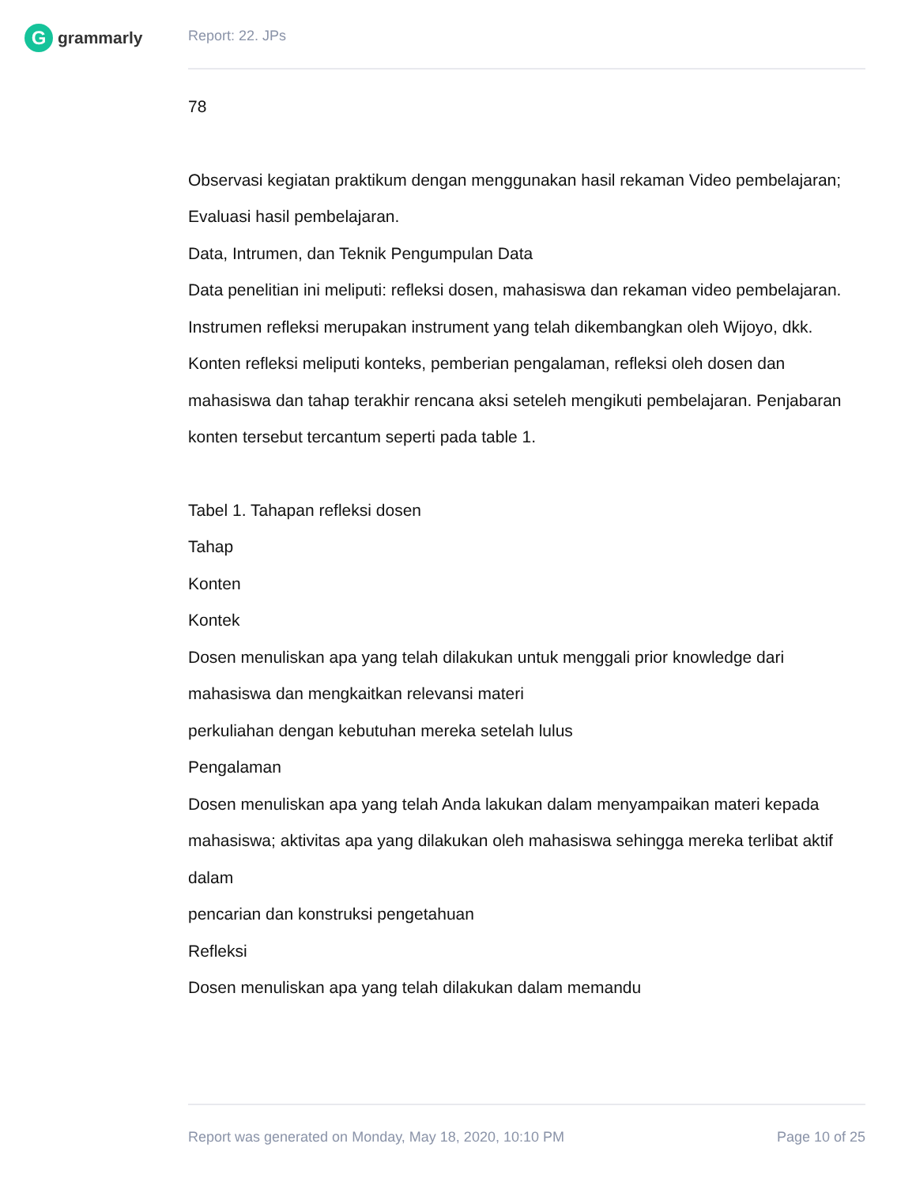G
grammarly
Report: 22. JPs
78
Observasi kegiatan praktikum dengan menggunakan hasil rekaman Video pembelajaran;
Evaluasi hasil pembelajaran.
Data, Intrumen, dan Teknik Pengumpulan Data
Data penelitian ini meliputi: refleksi dosen, mahasiswa dan rekaman video pembelajaran. Instrumen refleksi merupakan instrument yang telah dikembangkan oleh Wijoyo, dkk. Konten refleksi meliputi konteks, pemberian pengalaman, refleksi oleh dosen dan mahasiswa dan tahap terakhir rencana aksi seteleh mengikuti pembelajaran. Penjabaran konten tersebut tercantum seperti pada table 1.
Tabel 1. Tahapan refleksi dosen
Tahap
Konten
Kontek
Dosen menuliskan apa yang telah dilakukan untuk menggali prior knowledge dari mahasiswa dan mengkaitkan relevansi materi
perkuliahan dengan kebutuhan mereka setelah lulus
Pengalaman
Dosen menuliskan apa yang telah Anda lakukan dalam menyampaikan materi kepada mahasiswa; aktivitas apa yang dilakukan oleh mahasiswa sehingga mereka terlibat aktif dalam
pencarian dan konstruksi pengetahuan
Refleksi
Dosen menuliskan apa yang telah dilakukan dalam memandu
Report was generated on Monday, May 18, 2020, 10:10 PM Page 10 of 25